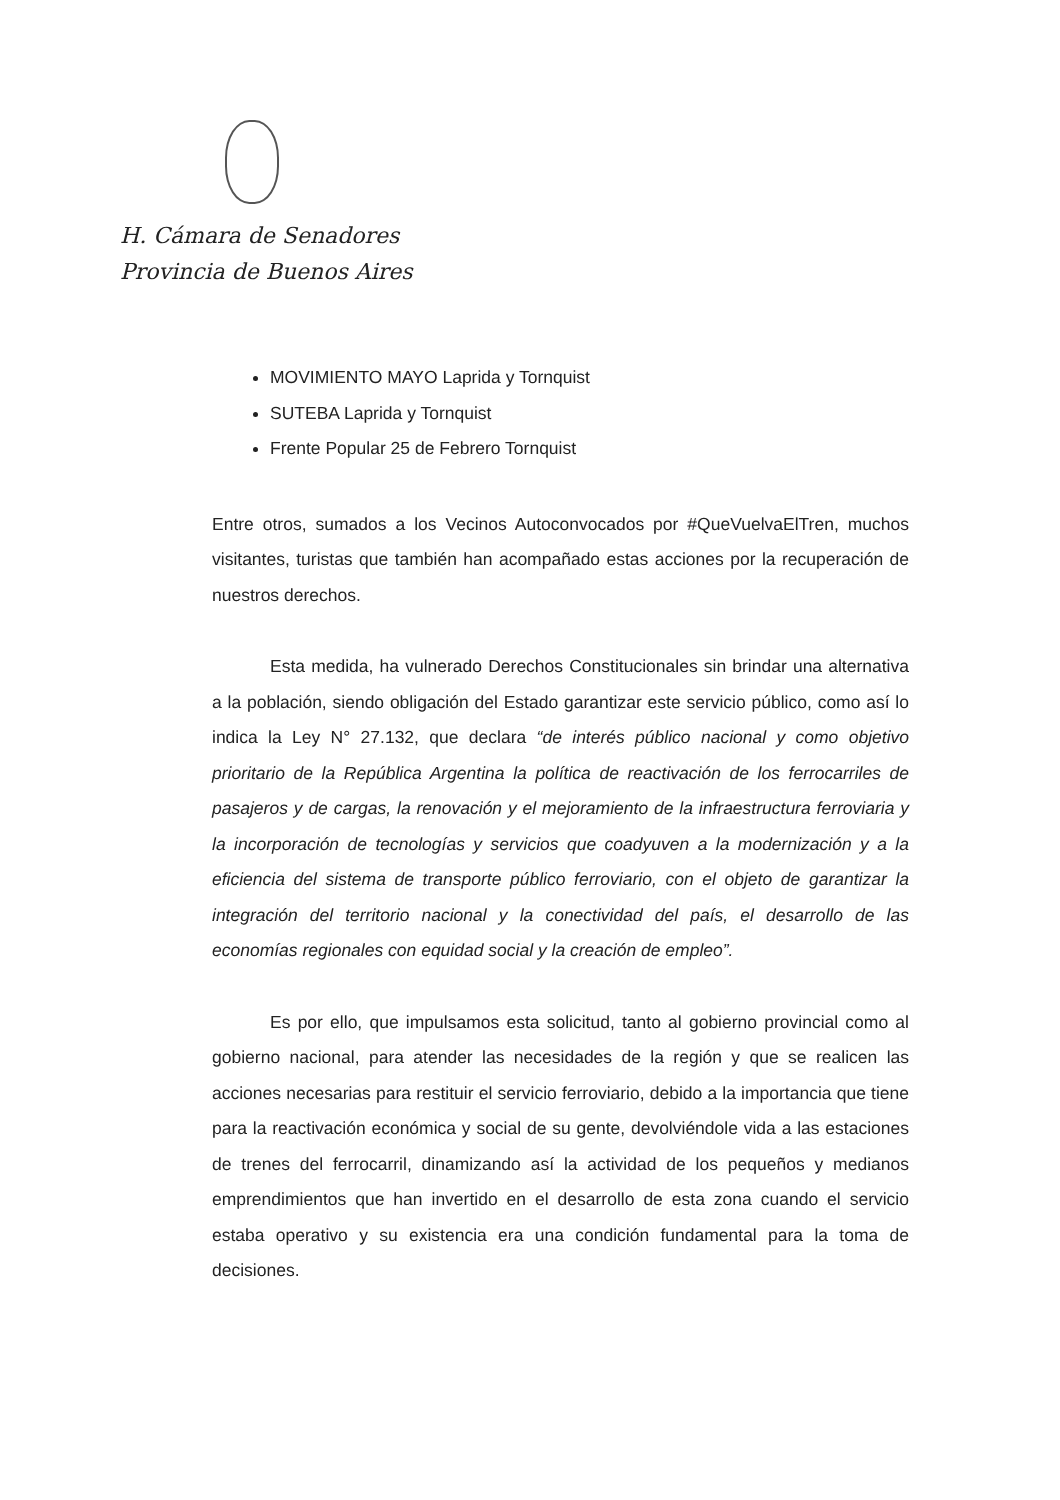H. Cámara de Senadores
Provincia de Buenos Aires
MOVIMIENTO MAYO Laprida y Tornquist
SUTEBA Laprida y Tornquist
Frente Popular 25 de Febrero Tornquist
Entre otros, sumados a los Vecinos Autoconvocados por #QueVuelvaElTren, muchos visitantes, turistas que también han acompañado estas acciones por la recuperación de nuestros derechos.
Esta medida, ha vulnerado Derechos Constitucionales sin brindar una alternativa a la población, siendo obligación del Estado garantizar este servicio público, como así lo indica la Ley N° 27.132, que declara “de interés público nacional y como objetivo prioritario de la República Argentina la política de reactivación de los ferrocarriles de pasajeros y de cargas, la renovación y el mejoramiento de la infraestructura ferroviaria y la incorporación de tecnologías y servicios que coadyuven a la modernización y a la eficiencia del sistema de transporte público ferroviario, con el objeto de garantizar la integración del territorio nacional y la conectividad del país, el desarrollo de las economías regionales con equidad social y la creación de empleo”.
Es por ello, que impulsamos esta solicitud, tanto al gobierno provincial como al gobierno nacional, para atender las necesidades de la región y que se realicen las acciones necesarias para restituir el servicio ferroviario, debido a la importancia que tiene para la reactivación económica y social de su gente, devolviéndole vida a las estaciones de trenes del ferrocarril, dinamizando así la actividad de los pequeños y medianos emprendimientos que han invertido en el desarrollo de esta zona cuando el servicio estaba operativo y su existencia era una condición fundamental para la toma de decisiones.